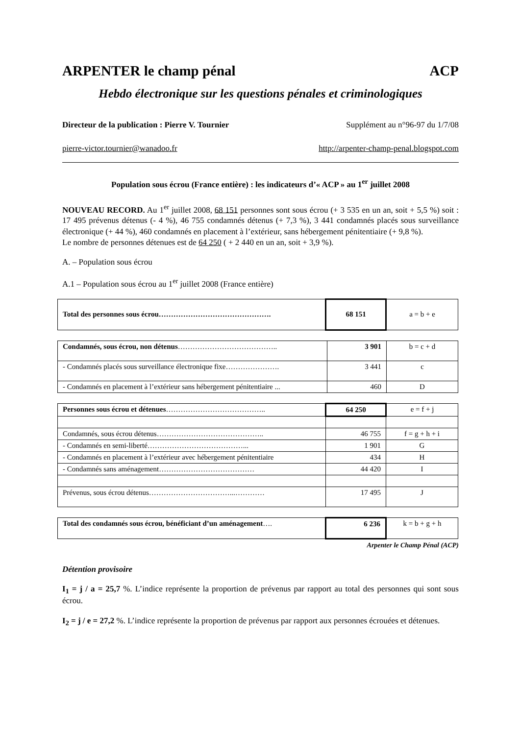ARPENTER le champ pénal ACP
Hebdo électronique sur les questions pénales et criminologiques
Directeur de la publication : Pierre V. Tournier Supplément au n°96-97 du 1/7/08
pierre-victor.tournier@wanadoo.fr http://arpenter-champ-penal.blogspot.com
Population sous écrou (France entière) : les indicateurs d’« ACP » au 1<sup>er</sup> juillet 2008
NOUVEAU RECORD. Au 1<sup>er</sup> juillet 2008, 68 151 personnes sont sous écrou (+ 3 535 en un an, soit + 5,5 %) soit : 17 495 prévenus détenus (- 4 %), 46 755 condamnés détenus (+ 7,3 %), 3 441 condamnés placés sous surveillance électronique (+ 44 %), 460 condamnés en placement à l’extérieur, sans hébergement pénitentiaire (+ 9,8 %).
Le nombre de personnes détenues est de 64 250 ( + 2 440 en un an, soit + 3,9 %).
A. – Population sous écrou
A.1 – Population sous écrou au 1<sup>er</sup> juillet 2008 (France entière)
| Total des personnes sous écrou………………………………………. | 68 151 | a = b + e |
| Condamnés, sous écrou, non détenus ………………………………….. | 3 901 | b = c + d |
| - Condamnés placés sous surveillance électronique fixe…………………. | 3 441 | c |
| - Condamnés en placement à l’extérieur sans hébergement pénitentiaire ... | 460 | D |
| Personnes sous écrou et détenues ………………………………….. | 64 250 | e = f + j |
| Condamnés, sous écrou détenus…………………………………….. | 46 755 | f = g + h + i |
| - Condamnés en semi-liberté…………………………………... | 1 901 | G |
| - Condamnés en placement à l’extérieur avec hébergement pénitentiaire | 434 | H |
| - Condamnés sans aménagement………………………………… | 44 420 | I |
| Prévenus, sous écrou détenus……………………………...………… | 17 495 | J |
| Total des condamnés sous écrou, bénéficiant d’un aménagement …. | 6 236 | k = b + g + h |
Arpenter le Champ Pénal (ACP)
Détention provisoire
I<sub>1</sub> = j / a = 25,7 %. L’indice représente la proportion de prévenus par rapport au total des personnes qui sont sous écrou.
I<sub>2</sub> = j / e = 27,2 %. L’indice représente la proportion de prévenus par rapport aux personnes écrouées et détenues.